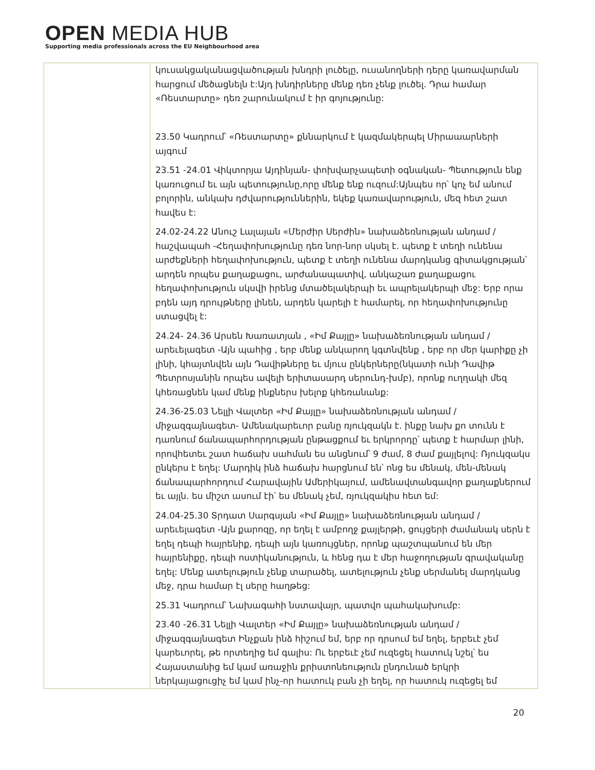OPEN MEDIA HUB
Supporting media professionals across the EU Neighbourhood area
| | կուսակցականացվածության խնդրի լուծելը, ուսանողների դերը կառավարման հարցում մեծացնելն է:Այդ խնդիրները մենք դեռ չենք լուծել. Դրա համար «Ռեստարտը» դեռ շարունակում է իր գոյությունը: 23.50 Կադրում՝ «Ռեստարտը» քննարկում է կազմակերպել Միրաաարների այգում 23.51 -24.01 Վիկտորյա Այդինյան- փոխվարչապետի օգնական- Պետություն ենք կառուցում եւ այն պետությունը,որը մենք ենք ուզում:Այնպես որ՝ կոչ եմ անում բոլորին, անկախ դժվարություններին, եկեք կառավարություն, մեզ հետ շատ հավես է: 24.02-24.22 Անուշ Լալայան «Մերժիր Սերժին» նախաձեռնության անդամ / հաշվապահ -Հեղափոխությունը դեռ նոր-նոր սկսել է. պետք է տեղի ունենա արժեքների հեղափոխություն, պետք է տեղի ունենա մարդկանց գիտակցության՝ արդեն որպես քաղաքացու, արժանապատիվ, անկաշառ քաղաքացու հեղափոխություն սկսվի իրենց մտածելակերպի եւ ապրելակերպի մեջ: Երբ որա բդեն այդ դրույթները լինեն, արդեն կարելի է համարել, որ հեղափոխությունը ստացվել է: 24.24- 24.36 Արսեն Խառատյան , «Իմ Քայլը» նախաձեռնության անդամ / արեւելագետ -Այն պահից , երբ մենք անկարող կգտնվենք , երբ որ մեր կարիքը չի լինի, կհայտնվեն այն Դավիթները եւ մյուս ընկերները(նկատի ունի Դավիթ Պետրոսյանին որպես ավելի երիտասարդ սերունդ-խմբ), որոնք ուղղակի մեզ կհեռացնեն կամ մենք ինքներս խելոք կհեռանանք: 24.36-25.03 Նելլի Վալտեր «Իմ Քայլը» նախաձեռնության անդամ / միջազգայնագետ- Ամենակարեւոր բանը ռյուկզակն է. ինքը նախ քո տունն է դառնում ճանապարհորդության ընթացքում եւ երկրորդը՝ պետք է հարմար լինի, որովհետեւ շատ հաճախ սահման ես անցնում՝ 9 ժամ, 8 ժամ քայլելով: Ռյուկզակս ընկերս է եղել: Մարդիկ ինձ հաճախ հարցնում են՝ ոնց ես մենակ, մեն-մենակ ճանապարհորդում Հարավային Ամերիկայում, ամենավտանգավոր քաղաքներում եւ այլն. ես միշտ ասում էի՝ ես մենակ չեմ, ռյուկզակիս հետ եմ: 24.04-25.30 Տրդատ Սարգսյան «Իմ Քայլը» նախաձեռնության անդամ / արեւելագետ -Այն քարոզը, որ եղել է ամբողջ քայլերթի, ցույցերի ժամանակ սերն է եղել դեպի հայրենիք, դեպի այն կառույցներ, որոնք պաշտպանում են մեր հայրենիքը, դեպի ոստիկանություն, և հենց դա է մեր հաջողության գրավականը եղել: Մենք ատելություն չենք տարածել, ատելություն չենք սերմանել մարդկանց մեջ, դրա համար էլ սերը հաղթեց: 25.31 Կադրում՝ Նախագահի նստավայր, պատվո պահակախումբ: 23.40 -26.31 Նելլի Վալտեր «Իմ Քայլը» նախաձեռնության անդամ / միջազգայնագետ Ինչքան ինձ հիշում եմ, երբ որ դրսում եմ եղել, երբեւէ չեմ կարեւորել, թե որտեղից եմ գալիս: Ու երբեւէ չեմ ուզեցել հատուկ նշել՝ ես Հայաստանից եմ կամ առաջին քրիստոնեություն ընդունած երկրի ներկայացուցիչ եմ կամ ինչ-որ հատուկ բան չի եղել, որ հատուկ ուզեցել եմ |
20